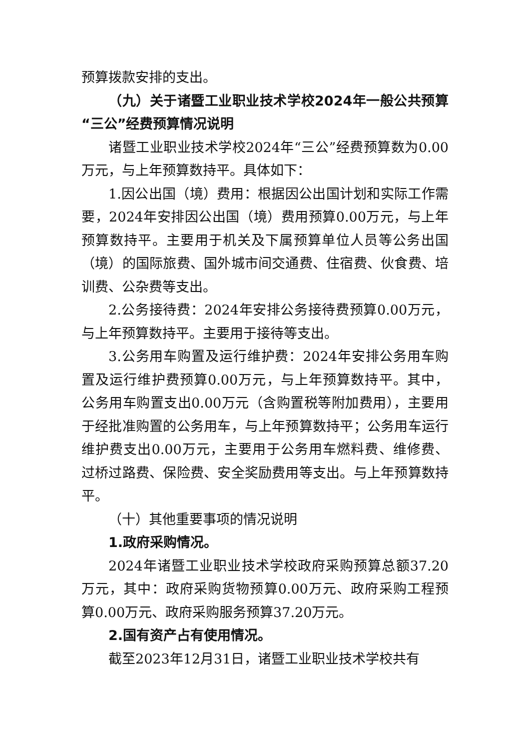预算拨款安排的支出。
（九）关于诸暨工业职业技术学校2024年一般公共预算“三公”经费预算情况说明
诸暨工业职业技术学校2024年“三公”经费预算数为0.00万元，与上年预算数持平。具体如下：
1.因公出国（境）费用：根据因公出国计划和实际工作需要，2024年安排因公出国（境）费用预算0.00万元，与上年预算数持平。主要用于机关及下属预算单位人员等公务出国（境）的国际旅费、国外城市间交通费、住宿费、伙食费、培训费、公杂费等支出。
2.公务接待费：2024年安排公务接待费预算0.00万元，与上年预算数持平。主要用于接待等支出。
3.公务用车购置及运行维护费：2024年安排公务用车购置及运行维护费预算0.00万元，与上年预算数持平。其中，公务用车购置支出0.00万元（含购置税等附加费用），主要用于经批准购置的公务用车，与上年预算数持平；公务用车运行维护费支出0.00万元，主要用于公务用车燃料费、维修费、过桥过路费、保险费、安全奖励费用等支出。与上年预算数持平。
（十）其他重要事项的情况说明
1.政府采购情况。
2024年诸暨工业职业技术学校政府采购预算总额37.20万元，其中：政府采购货物预算0.00万元、政府采购工程预算0.00万元、政府采购服务预算37.20万元。
2.国有资产占有使用情况。
截至2023年12月31日，诸暨工业职业技术学校共有